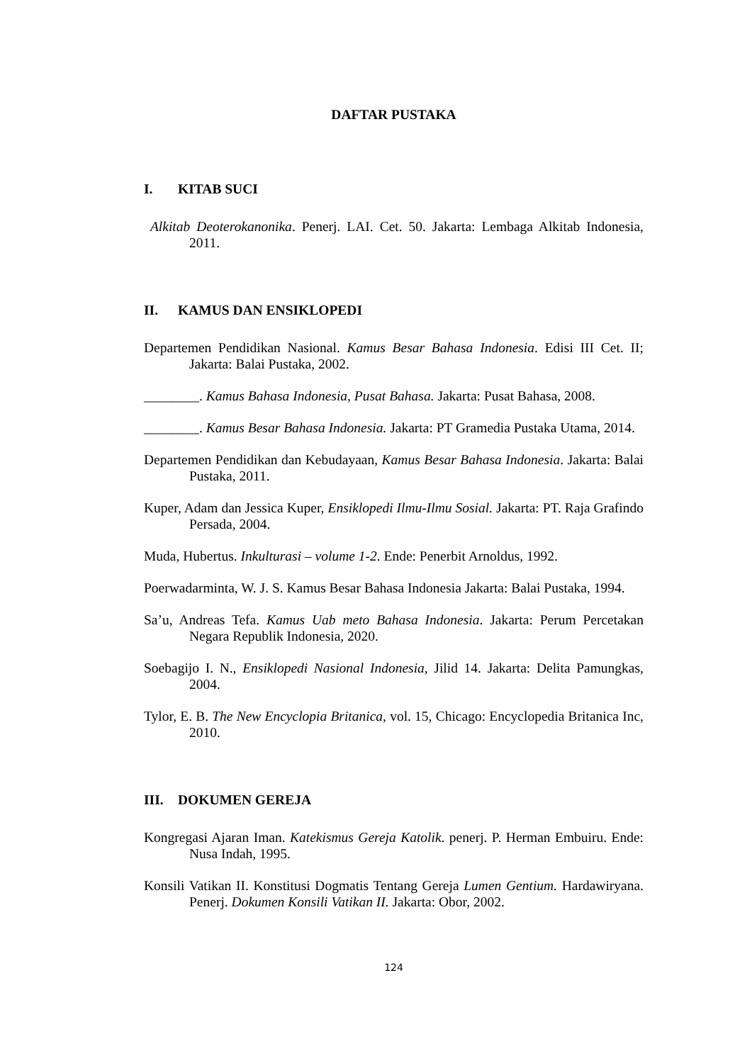DAFTAR PUSTAKA
I. KITAB SUCI
Alkitab Deoterokanonika. Penerj. LAI. Cet. 50. Jakarta: Lembaga Alkitab Indonesia, 2011.
II. KAMUS DAN ENSIKLOPEDI
Departemen Pendidikan Nasional. Kamus Besar Bahasa Indonesia. Edisi III Cet. II; Jakarta: Balai Pustaka, 2002.
________. Kamus Bahasa Indonesia, Pusat Bahasa. Jakarta: Pusat Bahasa, 2008.
________. Kamus Besar Bahasa Indonesia. Jakarta: PT Gramedia Pustaka Utama, 2014.
Departemen Pendidikan dan Kebudayaan, Kamus Besar Bahasa Indonesia. Jakarta: Balai Pustaka, 2011.
Kuper, Adam dan Jessica Kuper, Ensiklopedi Ilmu-Ilmu Sosial. Jakarta: PT. Raja Grafindo Persada, 2004.
Muda, Hubertus. Inkulturasi – volume 1-2. Ende: Penerbit Arnoldus, 1992.
Poerwadarminta, W. J. S. Kamus Besar Bahasa Indonesia Jakarta: Balai Pustaka, 1994.
Sa’u, Andreas Tefa. Kamus Uab meto Bahasa Indonesia. Jakarta: Perum Percetakan Negara Republik Indonesia, 2020.
Soebagijo I. N., Ensiklopedi Nasional Indonesia, Jilid 14. Jakarta: Delita Pamungkas, 2004.
Tylor, E. B. The New Encyclopia Britanica, vol. 15, Chicago: Encyclopedia Britanica Inc, 2010.
III. DOKUMEN GEREJA
Kongregasi Ajaran Iman. Katekismus Gereja Katolik. penerj. P. Herman Embuiru. Ende: Nusa Indah, 1995.
Konsili Vatikan II. Konstitusi Dogmatis Tentang Gereja Lumen Gentium. Hardawiryana. Penerj. Dokumen Konsili Vatikan II. Jakarta: Obor, 2002.
124